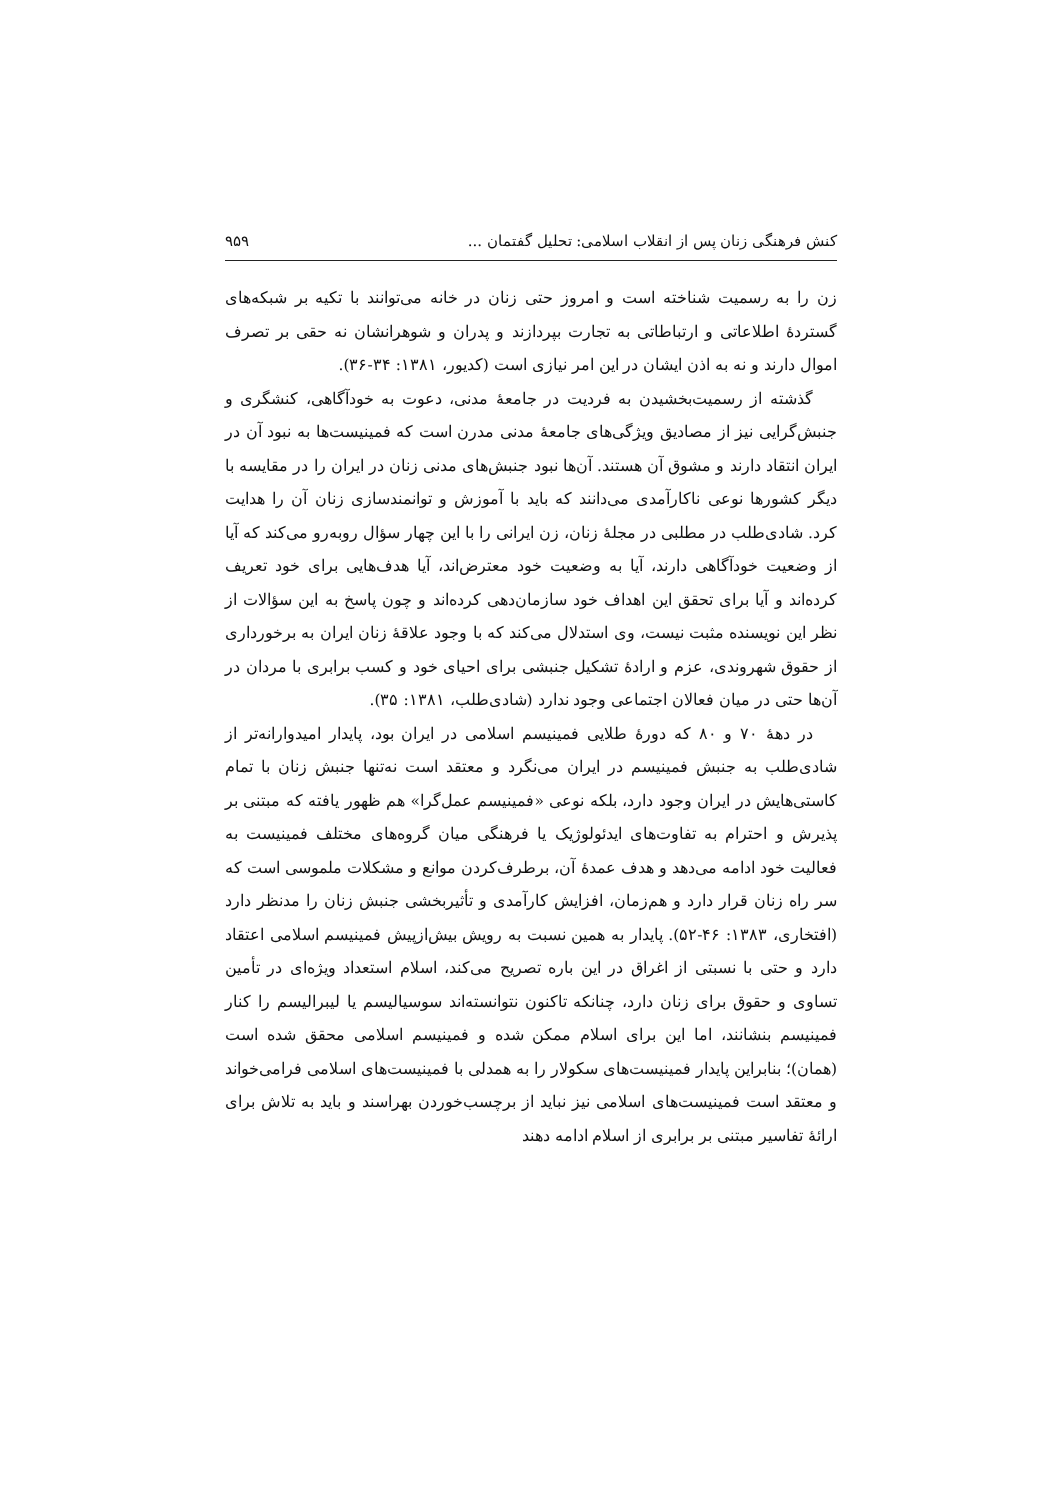کنش فرهنگی زنان پس از انقلاب اسلامی: تحلیل گفتمان ... ۹۵۹
زن را به رسمیت شناخته است و امروز حتی زنان در خانه می‌توانند با تکیه بر شبکه‌های گستردهٔ اطلاعاتی و ارتباطاتی به تجارت بپردازند و پدران و شوهرانشان نه حقی بر تصرف اموال دارند و نه به اذن ایشان در این امر نیازی است (کدیور، ۱۳۸۱: ۳۴-۳۶).
گذشته از رسمیت‌بخشیدن به فردیت در جامعهٔ مدنی، دعوت به خودآگاهی، کنشگری و جنبش‌گرایی نیز از مصادیق ویژگی‌های جامعهٔ مدنی مدرن است که فمینیست‌ها به نبود آن در ایران انتقاد دارند و مشوق آن هستند. آن‌ها نبود جنبش‌های مدنی زنان در ایران را در مقایسه با دیگر کشورها نوعی ناکارآمدی می‌دانند که باید با آموزش و توانمندسازی زنان آن را هدایت کرد. شادی‌طلب در مطلبی در مجلهٔ زنان، زن ایرانی را با این چهار سؤال روبه‌رو می‌کند که آیا از وضعیت خودآگاهی دارند، آیا به وضعیت خود معترض‌اند، آیا هدف‌هایی برای خود تعریف کرده‌اند و آیا برای تحقق این اهداف خود سازمان‌دهی کرده‌اند و چون پاسخ به این سؤالات از نظر این نویسنده مثبت نیست، وی استدلال می‌کند که با وجود علاقهٔ زنان ایران به برخورداری از حقوق شهروندی، عزم و ارادهٔ تشکیل جنبشی برای احیای خود و کسب برابری با مردان در آن‌ها حتی در میان فعالان اجتماعی وجود ندارد (شادی‌طلب، ۱۳۸۱: ۳۵).
در دههٔ ۷۰ و ۸۰ که دورهٔ طلایی فمینیسم اسلامی در ایران بود، پایدار امیدوارانه‌تر از شادی‌طلب به جنبش فمینیسم در ایران می‌نگرد و معتقد است نه‌تنها جنبش زنان با تمام کاستی‌هایش در ایران وجود دارد، بلکه نوعی «فمینیسم عمل‌گرا» هم ظهور یافته که مبتنی بر پذیرش و احترام به تفاوت‌های ایدئولوژیک یا فرهنگی میان گروه‌های مختلف فمینیست به فعالیت خود ادامه می‌دهد و هدف عمدهٔ آن، برطرف‌کردن موانع و مشکلات ملموسی است که سر راه زنان قرار دارد و هم‌زمان، افزایش کارآمدی و تأثیربخشی جنبش زنان را مدنظر دارد (افتخاری، ۱۳۸۳: ۴۶-۵۲). پایدار به همین نسبت به رویش بیش‌ازپیش فمینیسم اسلامی اعتقاد دارد و حتی با نسبتی از اغراق در این باره تصریح می‌کند، اسلام استعداد ویژه‌ای در تأمین تساوی و حقوق برای زنان دارد، چنانکه تاکنون نتوانسته‌اند سوسیالیسم یا لیبرالیسم را کنار فمینیسم بنشانند، اما این برای اسلام ممکن شده و فمینیسم اسلامی محقق شده است (همان)؛ بنابراین پایدار فمینیست‌های سکولار را به همدلی با فمینیست‌های اسلامی فرامی‌خواند و معتقد است فمینیست‌های اسلامی نیز نباید از برچسب‌خوردن بهراسند و باید به تلاش برای ارائهٔ تفاسیر مبتنی بر برابری از اسلام ادامه دهند